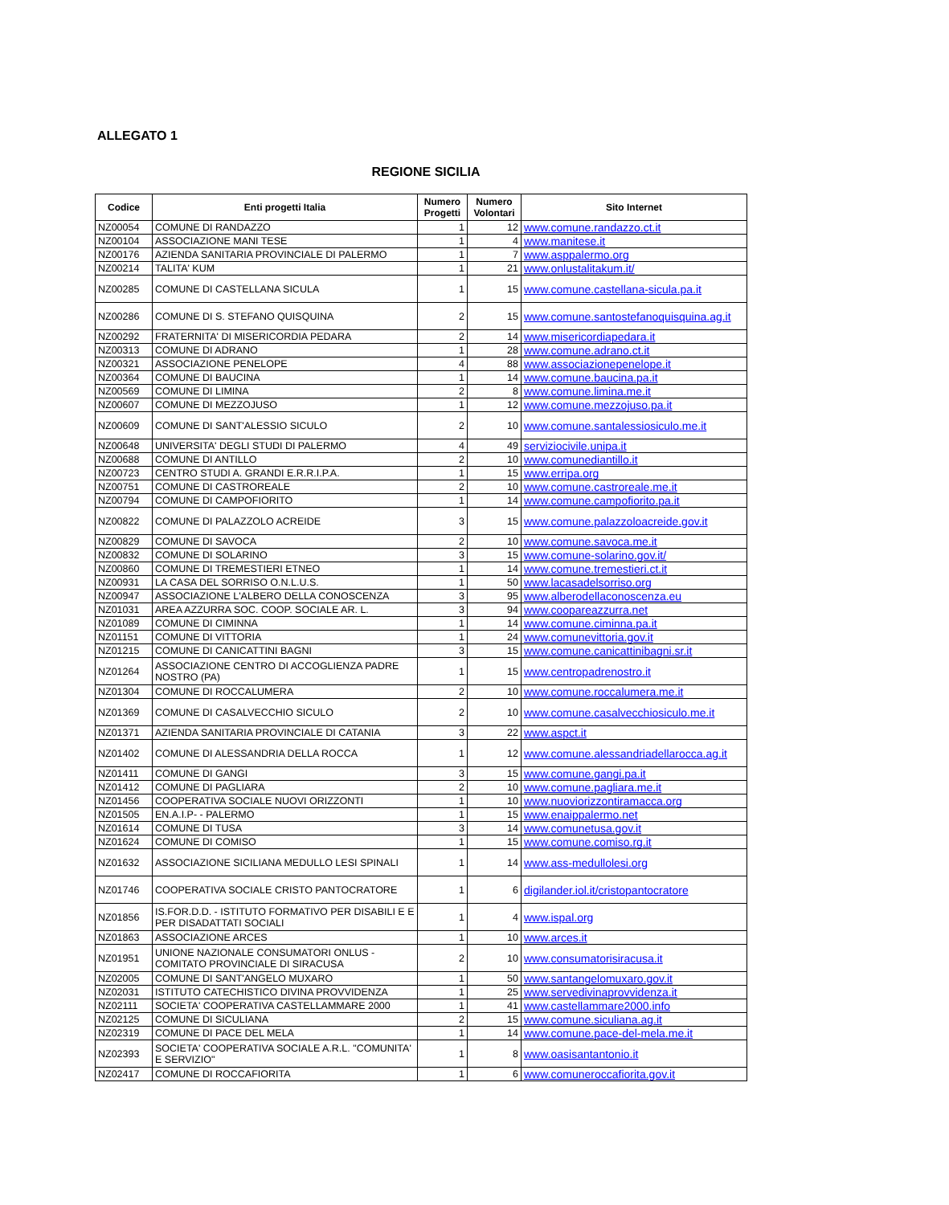ALLEGATO 1
REGIONE SICILIA
| Codice | Enti progetti Italia | Numero Progetti | Numero Volontari | Sito Internet |
| --- | --- | --- | --- | --- |
| NZ00054 | COMUNE DI RANDAZZO | 1 | 12 | www.comune.randazzo.ct.it |
| NZ00104 | ASSOCIAZIONE MANI TESE | 1 | 4 | www.manitese.it |
| NZ00176 | AZIENDA SANITARIA PROVINCIALE DI PALERMO | 1 | 7 | www.asppalermo.org |
| NZ00214 | TALITA' KUM | 1 | 21 | www.onlustalitakum.it/ |
| NZ00285 | COMUNE DI CASTELLANA SICULA | 1 | 15 | www.comune.castellana-sicula.pa.it |
| NZ00286 | COMUNE DI S. STEFANO QUISQUINA | 2 | 15 | www.comune.santostefanoquisquina.ag.it |
| NZ00292 | FRATERNITA' DI MISERICORDIA PEDARA | 2 | 14 | www.misericordiapedara.it |
| NZ00313 | COMUNE DI ADRANO | 1 | 28 | www.comune.adrano.ct.it |
| NZ00321 | ASSOCIAZIONE PENELOPE | 4 | 88 | www.associazionepenelope.it |
| NZ00364 | COMUNE DI BAUCINA | 1 | 14 | www.comune.baucina.pa.it |
| NZ00569 | COMUNE DI LIMINA | 2 | 8 | www.comune.limina.me.it |
| NZ00607 | COMUNE DI MEZZOJUSO | 1 | 12 | www.comune.mezzojuso.pa.it |
| NZ00609 | COMUNE DI SANT'ALESSIO SICULO | 2 | 10 | www.comune.santalessiosiculo.me.it |
| NZ00648 | UNIVERSITA' DEGLI STUDI DI PALERMO | 4 | 49 | serviziocivile.unipa.it |
| NZ00688 | COMUNE DI ANTILLO | 2 | 10 | www.comunediantillo.it |
| NZ00723 | CENTRO STUDI A. GRANDI E.R.R.I.P.A. | 1 | 15 | www.erripa.org |
| NZ00751 | COMUNE DI CASTROREALE | 2 | 10 | www.comune.castroreale.me.it |
| NZ00794 | COMUNE DI CAMPOFIORITO | 1 | 14 | www.comune.campofiorito.pa.it |
| NZ00822 | COMUNE DI PALAZZOLO ACREIDE | 3 | 15 | www.comune.palazzoloacreide.gov.it |
| NZ00829 | COMUNE DI SAVOCA | 2 | 10 | www.comune.savoca.me.it |
| NZ00832 | COMUNE DI SOLARINO | 3 | 15 | www.comune-solarino.gov.it/ |
| NZ00860 | COMUNE DI TREMESTIERI ETNEO | 1 | 14 | www.comune.tremestieri.ct.it |
| NZ00931 | LA CASA DEL SORRISO O.N.L.U.S. | 1 | 50 | www.lacasadelsorriso.org |
| NZ00947 | ASSOCIAZIONE L'ALBERO DELLA CONOSCENZA | 3 | 95 | www.alberodellaconoscenza.eu |
| NZ01031 | AREA AZZURRA SOC. COOP. SOCIALE AR. L. | 3 | 94 | www.coopareazzurra.net |
| NZ01089 | COMUNE DI CIMINNA | 1 | 14 | www.comune.ciminna.pa.it |
| NZ01151 | COMUNE DI VITTORIA | 1 | 24 | www.comunevittoria.gov.it |
| NZ01215 | COMUNE DI CANICATTINI BAGNI | 3 | 15 | www.comune.canicattinibagni.sr.it |
| NZ01264 | ASSOCIAZIONE CENTRO DI ACCOGLIENZA PADRE NOSTRO (PA) | 1 | 15 | www.centropadrenostro.it |
| NZ01304 | COMUNE DI ROCCALUMERA | 2 | 10 | www.comune.roccalumera.me.it |
| NZ01369 | COMUNE DI CASALVECCHIO SICULO | 2 | 10 | www.comune.casalvecchiosiculo.me.it |
| NZ01371 | AZIENDA SANITARIA PROVINCIALE DI CATANIA | 3 | 22 | www.aspct.it |
| NZ01402 | COMUNE DI ALESSANDRIA DELLA ROCCA | 1 | 12 | www.comune.alessandriadellarocca.ag.it |
| NZ01411 | COMUNE DI GANGI | 3 | 15 | www.comune.gangi.pa.it |
| NZ01412 | COMUNE DI PAGLIARA | 2 | 10 | www.comune.pagliara.me.it |
| NZ01456 | COOPERATIVA SOCIALE NUOVI ORIZZONTI | 1 | 10 | www.nuoviorizzontiramacca.org |
| NZ01505 | EN.A.I.P- - PALERMO | 1 | 15 | www.enaippalermo.net |
| NZ01614 | COMUNE DI TUSA | 3 | 14 | www.comunetusa.gov.it |
| NZ01624 | COMUNE DI COMISO | 1 | 15 | www.comune.comiso.rg.it |
| NZ01632 | ASSOCIAZIONE SICILIANA MEDULLO LESI SPINALI | 1 | 14 | www.ass-medullolesi.org |
| NZ01746 | COOPERATIVA SOCIALE CRISTO PANTOCRATORE | 1 | 6 | digilander.iol.it/cristopantocratore |
| NZ01856 | IS.FOR.D.D. - ISTITUTO FORMATIVO PER DISABILI E E PER DISADATTATI SOCIALI | 1 | 4 | www.ispal.org |
| NZ01863 | ASSOCIAZIONE ARCES | 1 | 10 | www.arces.it |
| NZ01951 | UNIONE NAZIONALE CONSUMATORI ONLUS - COMITATO PROVINCIALE DI SIRACUSA | 2 | 10 | www.consumatorisiracusa.it |
| NZ02005 | COMUNE DI SANT'ANGELO MUXARO | 1 | 50 | www.santangelomuxaro.gov.it |
| NZ02031 | ISTITUTO CATECHISTICO DIVINA PROVVIDENZA | 1 | 25 | www.servedivinaprovvidenza.it |
| NZ02111 | SOCIETA' COOPERATIVA CASTELLAMMARE 2000 | 1 | 41 | www.castellammare2000.info |
| NZ02125 | COMUNE DI SICULIANA | 2 | 15 | www.comune.siculiana.ag.it |
| NZ02319 | COMUNE DI PACE DEL MELA | 1 | 14 | www.comune.pace-del-mela.me.it |
| NZ02393 | SOCIETA' COOPERATIVA SOCIALE A.R.L. "COMUNITA' E SERVIZIO" | 1 | 8 | www.oasisantantonio.it |
| NZ02417 | COMUNE DI ROCCAFIORITA | 1 | 6 | www.comuneroccafiorita.gov.it |